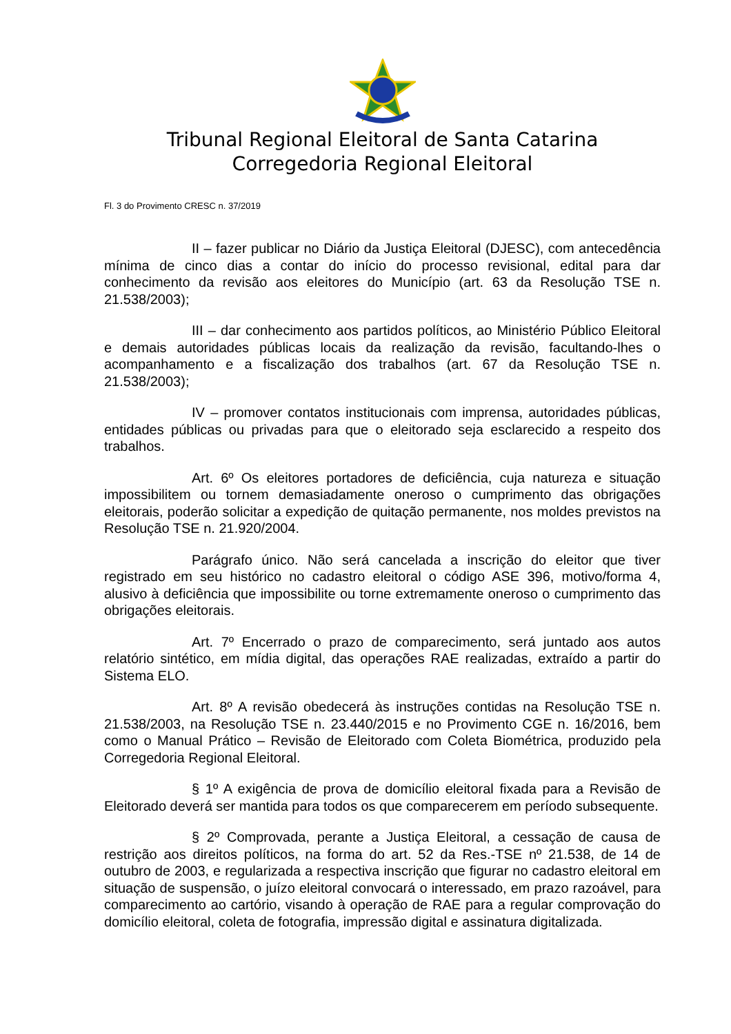Tribunal Regional Eleitoral de Santa Catarina
Corregedoria Regional Eleitoral
Fl. 3 do Provimento CRESC n. 37/2019
II – fazer publicar no Diário da Justiça Eleitoral (DJESC), com antecedência mínima de cinco dias a contar do início do processo revisional, edital para dar conhecimento da revisão aos eleitores do Município (art. 63 da Resolução TSE n. 21.538/2003);
III – dar conhecimento aos partidos políticos, ao Ministério Público Eleitoral e demais autoridades públicas locais da realização da revisão, facultando-lhes o acompanhamento e a fiscalização dos trabalhos (art. 67 da Resolução TSE n. 21.538/2003);
IV – promover contatos institucionais com imprensa, autoridades públicas, entidades públicas ou privadas para que o eleitorado seja esclarecido a respeito dos trabalhos.
Art. 6º Os eleitores portadores de deficiência, cuja natureza e situação impossibilitem ou tornem demasiadamente oneroso o cumprimento das obrigações eleitorais, poderão solicitar a expedição de quitação permanente, nos moldes previstos na Resolução TSE n. 21.920/2004.
Parágrafo único. Não será cancelada a inscrição do eleitor que tiver registrado em seu histórico no cadastro eleitoral o código ASE 396, motivo/forma 4, alusivo à deficiência que impossibilite ou torne extremamente oneroso o cumprimento das obrigações eleitorais.
Art. 7º Encerrado o prazo de comparecimento, será juntado aos autos relatório sintético, em mídia digital, das operações RAE realizadas, extraído a partir do Sistema ELO.
Art. 8º A revisão obedecerá às instruções contidas na Resolução TSE n. 21.538/2003, na Resolução TSE n. 23.440/2015 e no Provimento CGE n. 16/2016, bem como o Manual Prático – Revisão de Eleitorado com Coleta Biométrica, produzido pela Corregedoria Regional Eleitoral.
§ 1º A exigência de prova de domicílio eleitoral fixada para a Revisão de Eleitorado deverá ser mantida para todos os que comparecerem em período subsequente.
§ 2º Comprovada, perante a Justiça Eleitoral, a cessação de causa de restrição aos direitos políticos, na forma do art. 52 da Res.-TSE nº 21.538, de 14 de outubro de 2003, e regularizada a respectiva inscrição que figurar no cadastro eleitoral em situação de suspensão, o juízo eleitoral convocará o interessado, em prazo razoável, para comparecimento ao cartório, visando à operação de RAE para a regular comprovação do domicílio eleitoral, coleta de fotografia, impressão digital e assinatura digitalizada.